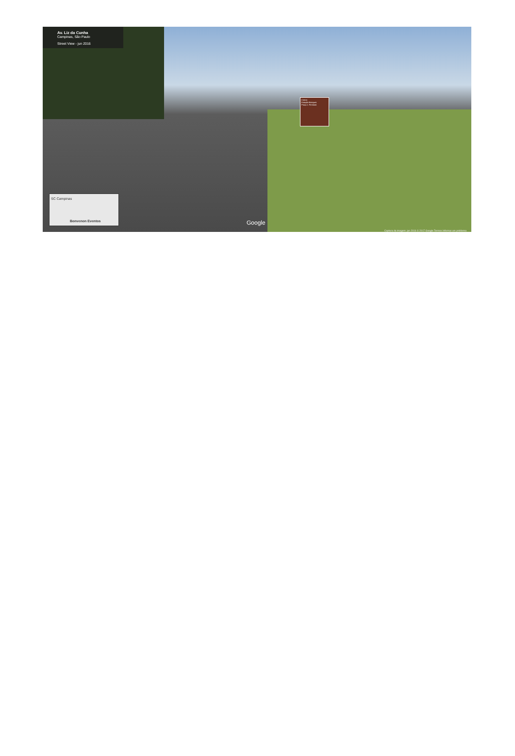Av. Liz da Cunha
Campinas, São Paulo
Street View - jun 2016
Centro
Estação Bosques
Praça J. Firmiano
SC Campinas
Bonvenon Eventos
Google
Captura da imagem: jun 2016 © 2017 Google Termos Informar um problema